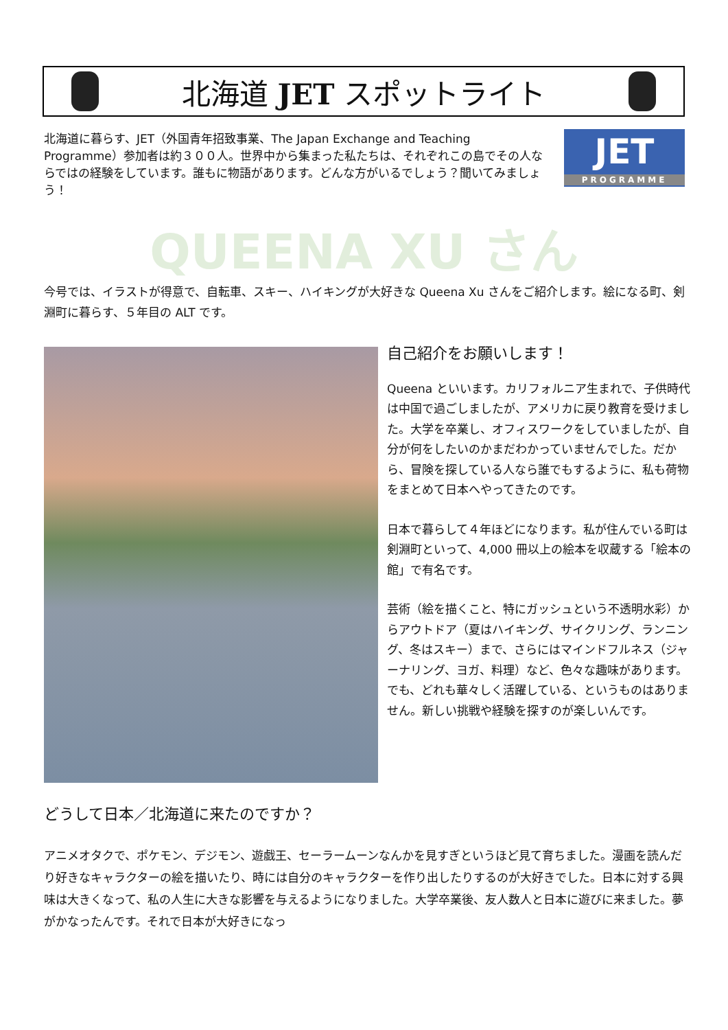北海道 JET スポットライト
北海道に暮らす、JET（外国青年招致事業、The Japan Exchange and Teaching Programme）参加者は約３００人。世界中から集まった私たちは、それぞれこの島でその人ならではの経験をしています。誰もに物語があります。どんな方がいるでしょう？聞いてみましょう！
JET
PROGRAMME
QUEENA XU さん
今号では、イラストが得意で、自転車、スキー、ハイキングが大好きな Queena Xu さんをご紹介します。絵になる町、剣淵町に暮らす、５年目の ALT です。
自己紹介をお願いします！
Queena といいます。カリフォルニア生まれで、子供時代は中国で過ごしましたが、アメリカに戻り教育を受けました。大学を卒業し、オフィスワークをしていましたが、自分が何をしたいのかまだわかっていませんでした。だから、冒険を探している人なら誰でもするように、私も荷物をまとめて日本へやってきたのです。
日本で暮らして４年ほどになります。私が住んでいる町は剣淵町といって、4,000 冊以上の絵本を収蔵する「絵本の館」で有名です。
芸術（絵を描くこと、特にガッシュという不透明水彩）からアウトドア（夏はハイキング、サイクリング、ランニング、冬はスキー）まで、さらにはマインドフルネス（ジャーナリング、ヨガ、料理）など、色々な趣味があります。でも、どれも華々しく活躍している、というものはありません。新しい挑戦や経験を探すのが楽しいんです。
どうして日本／北海道に来たのですか？
アニメオタクで、ポケモン、デジモン、遊戯王、セーラームーンなんかを見すぎというほど見て育ちました。漫画を読んだり好きなキャラクターの絵を描いたり、時には自分のキャラクターを作り出したりするのが大好きでした。日本に対する興味は大きくなって、私の人生に大きな影響を与えるようになりました。大学卒業後、友人数人と日本に遊びに来ました。夢がかなったんです。それで日本が大好きになっ